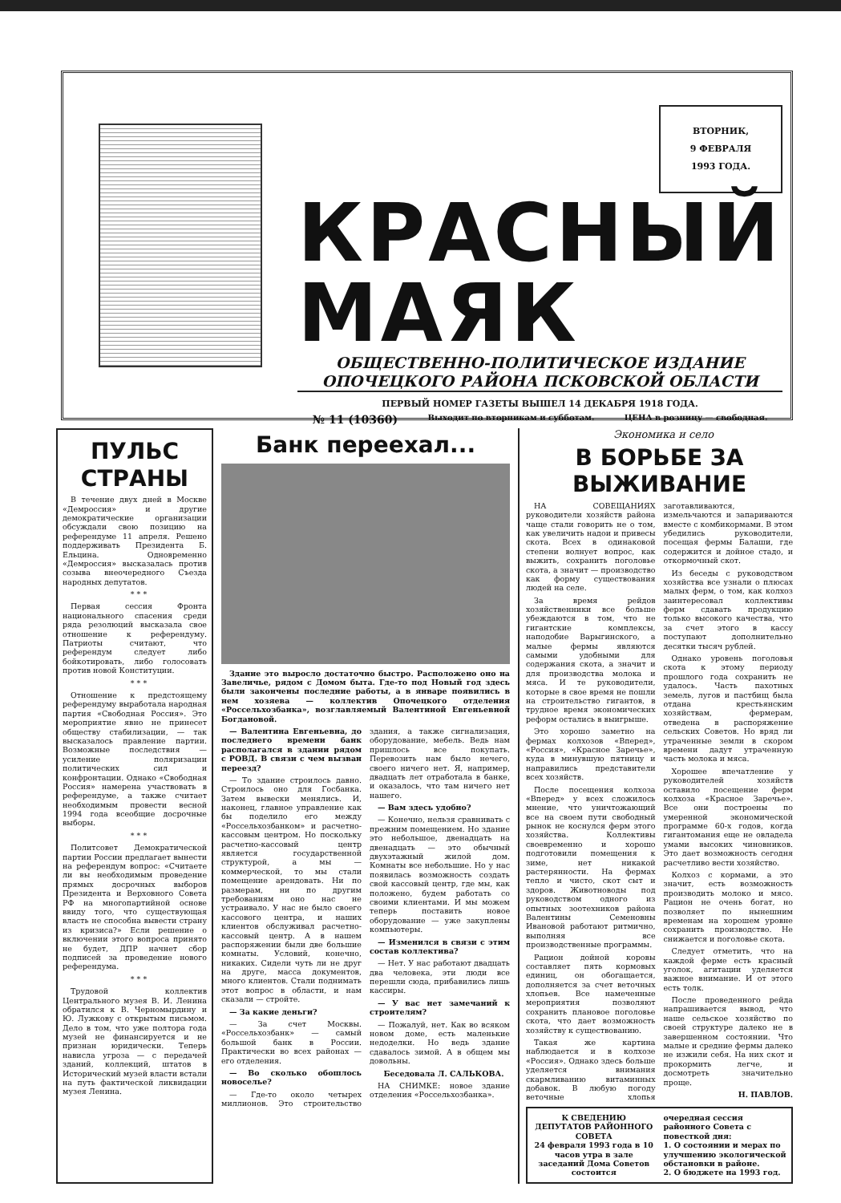ВТОРНИК,
9 ФЕВРАЛЯ
1993 ГОДА.
КРАСНЫЙ
МАЯК
ОБЩЕСТВЕННО-ПОЛИТИЧЕСКОЕ ИЗДАНИЕ
ОПОЧЕЦКОГО РАЙОНА ПСКОВСКОЙ ОБЛАСТИ
ПЕРВЫЙ НОМЕР ГАЗЕТЫ ВЫШЕЛ 14 ДЕКАБРЯ 1918 ГОДА.
№ 11 (10360) Выходит по вторникам и субботам. ЦЕНА в розницу — свободная.
ПУЛЬС СТРАНЫ
В течение двух дней в Москве «Демроссия» и другие демократические организации обсуждали свою позицию на референдуме 11 апреля. Решено поддерживать Президента Б. Ельцина. Одновременно «Демроссия» высказалась против созыва внеочередного Съезда народных депутатов.
* * *
Первая сессия Фронта национального спасения среди ряда резолюций высказала свое отношение к референдуму. Патриоты считают, что референдум следует либо бойкотировать, либо голосовать против новой Конституции.
* * *
Отношение к предстоящему референдуму выработала народная партия «Свободная Россия». Это мероприятие явно не принесет обществу стабилизации, — так высказалось правление партии. Возможные последствия — усиление поляризации политических сил и конфронтации. Однако «Свободная Россия» намерена участвовать в референдуме, а также считает необходимым провести весной 1994 года всеобщие досрочные выборы.
* * *
Политсовет Демократической партии России предлагает вынести на референдум вопрос: «Считаете ли вы необходимым проведение прямых досрочных выборов Президента и Верховного Совета РФ на многопартийной основе ввиду того, что существующая власть не способна вывести страну из кризиса?» Если решение о включении этого вопроса принято не будет, ДПР начнет сбор подписей за проведение нового референдума.
* * *
Трудовой коллектив Центрального музея В. И. Ленина обратился к В. Черномырдину и Ю. Лужкову с открытым письмом. Дело в том, что уже полтора года музей не финансируется и не признан юридически. Теперь нависла угроза — с передачей зданий, коллекций, штатов в Исторический музей власти встали на путь фактической ликвидации музея Ленина.
Банк переехал...
Здание это выросло достаточно быстро. Расположено оно на Завеличье, рядом с Домом быта. Где-то под Новый год здесь были закончены последние работы, а в январе появились в нем хозяева — коллектив Опочецкого отделения «Россельхозбанка», возглавляемый Валентиной Евгеньевной Богдановой.
— Валентина Евгеньевна, до последнего времени банк располагался в здании рядом с РОВД. В связи с чем вызван переезд?
— То здание строилось давно. Строилось оно для Госбанка. Затем вывески менялись. И, наконец, главное управление как бы поделило его между «Россельхозбанком» и расчетно-кассовым центром. Но поскольку расчетно-кассовый центр является государственной структурой, а мы — коммерческой, то мы стали помещение арендовать. Ни по размерам, ни по другим требованиям оно нас не устраивало. У нас не было своего кассового центра, и наших клиентов обслуживал расчетно-кассовый центр. А в нашем распоряжении были две большие комнаты. Условий, конечно, никаких. Сидели чуть ли не друг на друге, масса документов, много клиентов. Стали поднимать этот вопрос в области, и нам сказали — стройте.
— За какие деньги?
— За счет Москвы. «Россельхозбанк» — самый большой банк в России. Практически во всех районах — его отделения.
— Во сколько обошлось новоселье?
— Где-то около четырех миллионов. Это строительство здания, а также сигнализация, оборудование, мебель. Ведь нам пришлось все покупать. Перевозить нам было нечего, своего ничего нет. Я, например, двадцать лет отработала в банке, и оказалось, что там ничего нет нашего.
— Вам здесь удобно?
— Конечно, нельзя сравнивать с прежним помещением. Но здание это небольшое, двенадцать на двенадцать — это обычный двухэтажный жилой дом. Комнаты все небольшие. Но у нас появилась возможность создать свой кассовый центр, где мы, как положено, будем работать со своими клиентами. И мы можем теперь поставить новое оборудование — уже закуплены компьютеры.
— Изменился в связи с этим состав коллектива?
— Нет. У нас работают двадцать два человека, эти люди все перешли сюда, прибавились лишь кассиры.
— У вас нет замечаний к строителям?
— Пожалуй, нет. Как во всяком новом доме, есть маленькие недоделки. Но ведь здание сдавалось зимой. А в общем мы довольны.
Беседовала Л. САЛЬКОВА.
НА СНИМКЕ: новое здание отделения «Россельхозбанка».
Экономика и село
В БОРЬБЕ ЗА ВЫЖИВАНИЕ
НА СОВЕЩАНИЯХ руководители хозяйств района чаще стали говорить не о том, как увеличить надои и привесы скота. Всех в одинаковой степени волнует вопрос, как выжить, сохранить поголовье скота, а значит — производство как форму существования людей на селе.
За время рейдов хозяйственники все больше убеждаются в том, что не гигантские комплексы, наподобие Варыгинского, а малые фермы являются самыми удобными для содержания скота, а значит и для производства молока и мяса. И те руководители, которые в свое время не пошли на строительство гигантов, в трудное время экономических реформ остались в выигрыше.
Это хорошо заметно на фермах колхозов «Вперед», «Россия», «Красное Заречье», куда в минувшую пятницу и направились представители всех хозяйств.
После посещения колхоза «Вперед» у всех сложилось мнение, что уничтожающий все на своем пути свободный рынок не коснулся ферм этого хозяйства. Коллективы своевременно и хорошо подготовили помещения к зиме, нет никакой растерянности. На фермах тепло и чисто, скот сыт и здоров. Животноводы под руководством одного из опытных зоотехников района Валентины Семеновны Ивановой работают ритмично, выполняя все производственные программы.
Рацион дойной коровы составляет пять кормовых единиц, он обогащается, дополняется за счет веточных хлопьев. Все намеченные мероприятия позволяют сохранить плановое поголовье скота, что дает возможность хозяйству к существованию.
Такая же картина наблюдается и в колхозе «Россия». Однако здесь больше уделяется внимания скармливанию витаминных добавок. В любую погоду веточные хлопья заготавливаются, измельчаются и запариваются вместе с комбикормами. В этом убедились руководители, посещая фермы Балаши, где содержится и дойное стадо, и откормочный скот.
Из беседы с руководством хозяйства все узнали о плюсах малых ферм, о том, как колхоз заинтересовал коллективы ферм сдавать продукцию только высокого качества, что за счет этого в кассу поступают дополнительно десятки тысяч рублей.
Однако уровень поголовья скота к этому периоду прошлого года сохранить не удалось. Часть пахотных земель, лугов и пастбищ была отдана крестьянским хозяйствам, фермерам, отведена в распоряжение сельских Советов. Но вряд ли утраченные земли в скором времени дадут утраченную часть молока и мяса.
Хорошее впечатление у руководителей хозяйств оставило посещение ферм колхоза «Красное Заречье». Все они построены по умеренной экономической программе 60-х годов, когда гигантомания еще не овладела умами высоких чиновников. Это дает возможность сегодня расчетливо вести хозяйство.
Колхоз с кормами, а это значит, есть возможность производить молоко и мясо. Рацион не очень богат, но позволяет по нынешним временам на хорошем уровне сохранить производство. Не снижается и поголовье скота.
Следует отметить, что на каждой ферме есть красный уголок, агитации уделяется важное внимание. И от этого есть толк.
После проведенного рейда напрашивается вывод, что наше сельское хозяйство по своей структуре далеко не в завершенном состоянии. Что малые и средние фермы далеко не изжили себя. На них скот и прокормить легче, и досмотреть значительно проще.
Н. ПАВЛОВ.
К СВЕДЕНИЮ ДЕПУТАТОВ РАЙОННОГО СОВЕТА
24 февраля 1993 года в 10 часов утра в зале заседаний Дома Советов состоится
очередная сессия районного Совета с повесткой дня:
1. О состоянии и мерах по улучшению экологической обстановки в районе.
2. О бюджете на 1993 год.